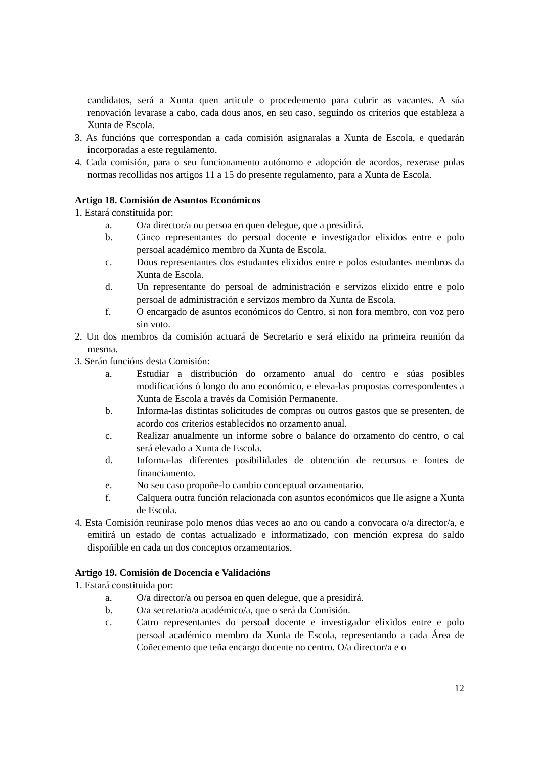candidatos, será a Xunta quen articule o procedemento para cubrir as vacantes. A súa renovación levarase a cabo, cada dous anos, en seu caso, seguindo os criterios que estableza a Xunta de Escola.
3. As funcións que correspondan a cada comisión asignaralas a Xunta de Escola, e quedarán incorporadas a este regulamento.
4. Cada comisión, para o seu funcionamento autónomo e adopción de acordos, rexerase polas normas recollidas nos artigos 11 a 15 do presente regulamento, para a Xunta de Escola.
Artigo 18. Comisión de Asuntos Económicos
1. Estará constituida por:
a. O/a director/a ou persoa en quen delegue, que a presidirá.
b. Cinco representantes do persoal docente e investigador elixidos entre e polo persoal académico membro da Xunta de Escola.
c. Dous representantes dos estudantes elixidos entre e polos estudantes membros da Xunta de Escola.
d. Un representante do persoal de administración e servizos elixido entre e polo persoal de administración e servizos membro da Xunta de Escola.
f. O encargado de asuntos económicos do Centro, si non fora membro, con voz pero sin voto.
2. Un dos membros da comisión actuará de Secretario e será elixido na primeira reunión da mesma.
3. Serán funcións desta Comisión:
a. Estudiar a distribución do orzamento anual do centro e súas posibles modificacións ó longo do ano económico, e eleva-las propostas correspondentes a Xunta de Escola a través da Comisión Permanente.
b. Informa-las distintas solicitudes de compras ou outros gastos que se presenten, de acordo cos criterios establecidos no orzamento anual.
c. Realizar anualmente un informe sobre o balance do orzamento do centro, o cal será elevado a Xunta de Escola.
d. Informa-las diferentes posibilidades de obtención de recursos e fontes de financiamento.
e. No seu caso propoñe-lo cambio conceptual orzamentario.
f. Calquera outra función relacionada con asuntos económicos que lle asigne a Xunta de Escola.
4. Esta Comisión reunirase polo menos dúas veces ao ano ou cando a convocara o/a director/a, e emitirá un estado de contas actualizado e informatizado, con mención expresa do saldo dispoñible en cada un dos conceptos orzamentarios.
Artigo 19. Comisión de Docencia e Validacións
1. Estará constituida por:
a. O/a director/a ou persoa en quen delegue, que a presidirá.
b. O/a secretario/a académico/a, que o será da Comisión.
c. Catro representantes do persoal docente e investigador elixidos entre e polo persoal académico membro da Xunta de Escola, representando a cada Área de Coñecemento que teña encargo docente no centro. O/a director/a e o
12